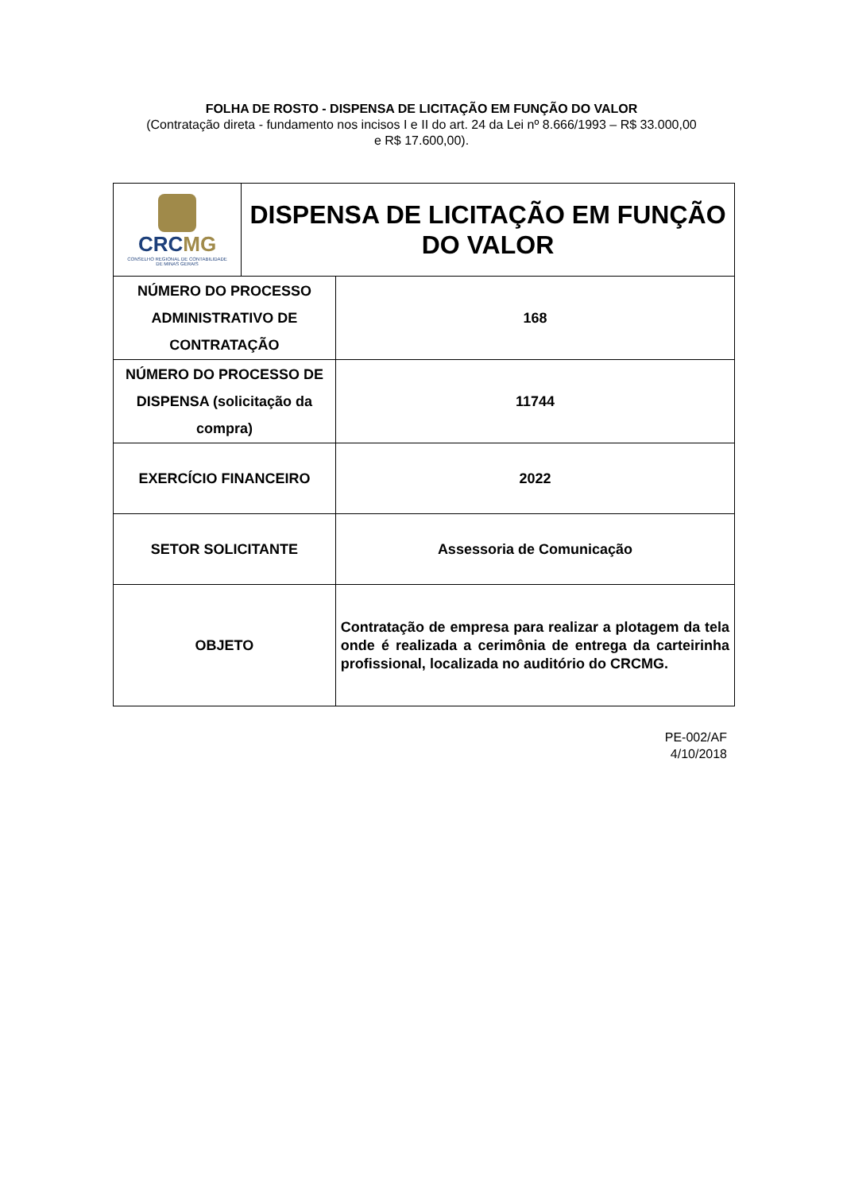FOLHA DE ROSTO - DISPENSA DE LICITAÇÃO EM FUNÇÃO DO VALOR
(Contratação direta - fundamento nos incisos I e II do art. 24 da Lei nº 8.666/1993 – R$ 33.000,00 e R$ 17.600,00).
| CRC MG CONSELHO REGIONAL DE CONTABILIDADE DE MINAS GERAIS | DISPENSA DE LICITAÇÃO EM FUNÇÃO DO VALOR | |
| NÚMERO DO PROCESSO ADMINISTRATIVO DE CONTRATAÇÃO | | 168 |
| NÚMERO DO PROCESSO DE DISPENSA (solicitação da compra) | | 11744 |
| EXERCÍCIO FINANCEIRO | | 2022 |
| SETOR SOLICITANTE | | Assessoria de Comunicação |
| OBJETO | | Contratação de empresa para realizar a plotagem da tela onde é realizada a cerimônia de entrega da carteirinha profissional, localizada no auditório do CRCMG. |
PE-002/AF
4/10/2018